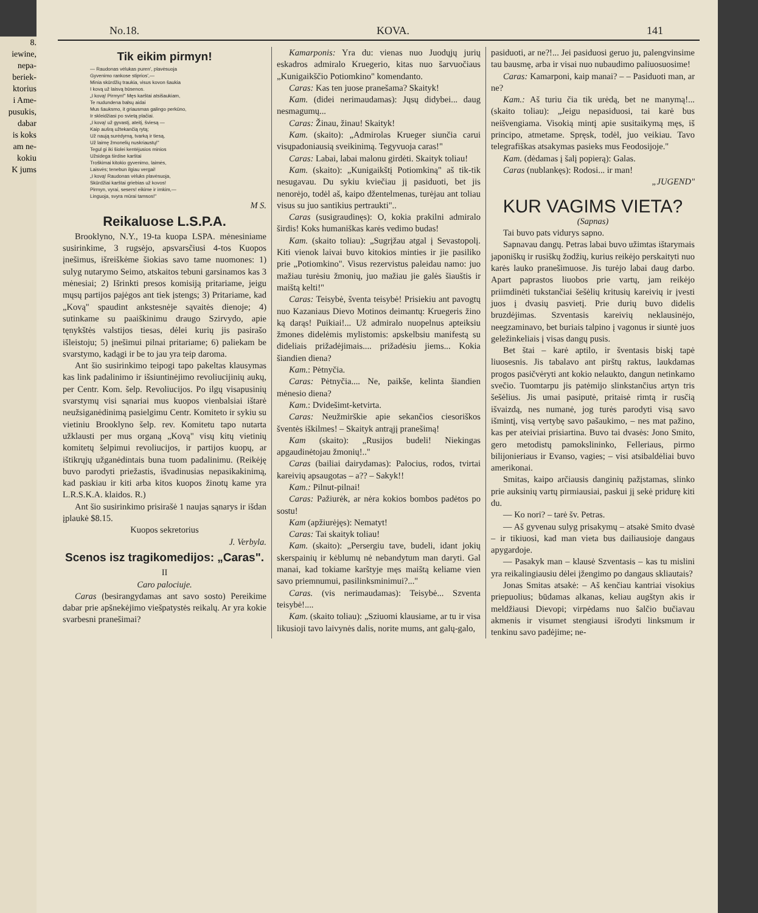8.
iewine,
nepa-
beriek-
ktorius
i Ame-
pusukis,
dabar
is koks
am ne-
kokiu
K jums
No.18. KOVA. 141
Tik eikim pirmyn!
— Raudonas vėlukas puren', plavėsuoja
Gyvenimo rankose stiprios',—
Minia skūrdžių traukia, visus kovon šaukia
I kovą už laisvą būsenos.
„I kovą! Pirmyn!" Męs karštai atsišaukiam,
Te nudundena balsų aidai
Mus šauksmo, it griausmas galingo perkūno,
Ir skleidžiasi po svietą plačiai.
„I kovą! už gyvastį, ateitį, šviesą —
Kaip aušrą užtekančią rytą;
Už naują surėdymą, tvarką ir tiesą,
Už laimę žmonelių nuskriaustų!"
Tegul gi iki šiolei kentėjusios minios
Užsidega širdise karštai
Troškimai kitokio gyvenimo, laimės,
Laisvės; tenebun ilgiau vergai!
„I kovą! Raudonas vėluks plavėsuoja,
Skūrdžiai karštai griebias už kovos!
Pirmyn, vyrai, sesers! eikime ir imkim,—
Linguoja, svyra mūrai tamsos!"
M S.
Reikaluose L.S.P.A.
Brooklyno, N.Y., 19-ta kuopa LSPA. mėnesiniame susirinkime, 3 rugsėjo, apsvarsčiusi 4-tos Kuopos įnešimus, išreiškėme šiokias savo tame nuomones: 1) sulyg nutarymo Seimo, atskaitos tebuni garsinamos kas 3 mėnesiai; 2) Išrinkti presos komisiją pritariame, jeigu mųsų partijos pajėgos ant tiek įstengs; 3) Pritariame, kad „Kovą" spaudint ankstesnėje sąvaitės dienoje; 4) sutinkame su paaiškinimu draugo Szirvydo, apie tęnykštės valstijos tiesas, dėlei kurių jis pasirašo išleistoju; 5) įnešimui pilnai pritariame; 6) paliekam be svarstymo, kadągi ir be to jau yra teip daroma.
Ant šio susirinkimo teipogi tapo pakeltas klausymas kas link padalinimo ir išsiuntinėjimo revoliucijinių aukų, per Centr. Kom. šelp. Revoliucijos. Po ilgų visapusinių svarstymų visi sąnariai mus kuopos vienbalsiai ištarė neužsiganėdinimą pasielgimu Centr. Komiteto ir sykiu su vietiniu Brooklyno šelp. rev. Komitetu tapo nutarta užklausti per mus organą „Kovą" visų kitų vietinių komitetų šelpimui revoliucijos, ir partijos kuopų, ar ištikrųjų užganėdintais buna tuom padalinimu. (Reikėję buvo parodyti priežastis, išvadinusias nepasikakinimą, kad paskiau ir kiti arba kitos kuopos žinotų kame yra L.R.S.K.A. klaidos. R.)
Ant šio susirinkimo prisirašė 1 naujas sąnarys ir išdan įplaukė $8.15.
Kuopos sekretorius
J. Verbyla.
Scenos isz tragikomedijos: „Caras".
II
Caro palociuje.
Caras (besirangydamas ant savo sosto) Pereikime dabar prie apšnekėjimo viešpatystės reikalų. Ar yra kokie svarbesni pranešimai?
Kamarponis: Yra du: vienas nuo Juodųjų jurių eskadros admiralo Kruegerio, kitas nuo šarvuočiaus „Kunigaikščio Potiomkino" komendanto.
Caras: Kas ten juose pranešama? Skaityk!
Kam. (didei nerimaudamas): Jųsų didybei... daug nesmagumų...
Caras: Žinau, žinau! Skaityk!
Kam. (skaito): „Admirolas Krueger siunčia carui visųpadoniausią sveikinimą. Tegyvuoja caras!"
Caras: Labai, labai malonu girdėti. Skaityk toliau!
Kam. (skaito): „Kunigaikštį Potiomkiną" aš tik-tik nesugavau. Du sykiu kviečiau jį pasiduoti, bet jis nenorėjo, todėl aš, kaipo džentelmenas, turėjau ant toliau visus su juo santikius pertraukti"..
Caras (susigraudinęs): O, kokia prakilni admiralo širdis! Koks humaniškas karės vedimo budas!
Kam. (skaito toliau): „Sugrįžau atgal į Sevastopolį. Kiti vienok laivai buvo kitokios minties ir jie pasiliko prie „Potiomkino". Visus rezervistus paleidau namo: juo mažiau turėsiu žmonių, juo mažiau jie galės šiauštis ir maištą kelti!"
Caras: Teisybė, šventa teisybė! Prisiekiu ant pavogtų nuo Kazaniaus Dievo Motinos deimantų: Kruegeris žino ką darąs! Puikiai!... Už admiralo nuopelnus apteiksiu žmones didelėmis mylistomis: apskelbsiu manifestą su dideliais prižadėjimais.... prižadėsiu jiems... Kokia šiandien diena?
Kam.: Pėtnyčia.
Caras: Pėtnyčia.... Ne, paikše, kelinta šiandien mėnesio diena?
Kam.: Dvidešimt-ketvirta.
Caras: Neužmirškie apie sekančios ciesoriškos šventės iškilmes! – Skaityk antrąjį pranešimą!
Kam (skaito): „Rusijos budeli! Niekingas apgaudinėtojau žmonių!.."
Caras (bailiai dairydamas): Palocius, rodos, tvirtai kareivių apsaugotas – a?? – Sakyk!!
Kam.: Pilnut-pilnai!
Caras: Pažiurėk, ar nėra kokios bombos padėtos po sostu!
Kam (apžiurėjęs): Nematyt!
Caras: Tai skaityk toliau!
Kam. (skaito): „Persergiu tave, budeli, idant jokių skerspainių ir kėblumų nė nebandytum man daryti. Gal manai, kad tokiame karštyje męs maištą keliame vien savo priemnumui, pasilinksminimui?..."
Caras. (vis nerimaudamas): Teisybė... Szventa teisybė!....
Kam. (skaito toliau): „Sziuomi klausiame, ar tu ir visa likusioji tavo laivynės dalis, norite mums, ant galų-galo,
pasiduoti, ar ne?!... Jei pasiduosi geruo ju, palengvinsime tau bausmę, arba ir visai nuo nubaudimo paliuosuosime!
Caras: Kamarponi, kaip manai? – – Pasiduoti man, ar ne?
Kam.: Aš turiu čia tik urėdą, bet ne manymą!... (skaito toliau): „Jeigu nepasiduosi, tai karė bus neišvengiama. Visokią mintį apie susitaikymą męs, iš principo, atmetame. Spręsk, todėl, juo veikiau. Tavo telegrafiškas atsakymas pasieks mus Feodosijoje."
Kam. (dėdamas į šalį popierą): Galas.
Caras (nublankęs): Rodosi... ir man!
„JUGEND"
KUR VAGIMS VIETA?
(Sapnas)
Tai buvo pats vidurys sapno.
Sapnavau dangų. Petras labai buvo užimtas ištarymais japoniškų ir rusiškų žodžių, kurius reikėjo perskaityti nuo karės lauko pranešimuose. Jis turėjo labai daug darbo. Apart paprastos liuobos prie vartų, jam reikėjo priimdinėti tukstančiai šešėlių kritusių kareivių ir įvesti juos į dvasių pasvietį. Prie durių buvo didelis bruzdėjimas. Szventasis kareivių neklausinėjo, neegzaminavo, bet buriais talpino į vagonus ir siuntė juos geležinkeliais į visas dangų pusis.
Bet štai – karė aptilo, ir šventasis biskį tapė liuosesnis. Jis tabalavo ant pirštų raktus, laukdamas progos pasičvėryti ant kokio nelaukto, dangun netinkamo svečio. Tuomtarpu jis patėmijo slinkstančius artyn tris šešėlius. Jis umai pasiputė, pritaisė rimtą ir rusčią išvaizdą, nes numanė, jog turės parodyti visą savo išmintį, visą vertybę savo pašaukimo, – nes mat pažino, kas per ateiviai prisiartina. Buvo tai dvasės: Jono Smito, gero metodistų pamokslininko, Felleriaus, pirmo bilijonieriaus ir Evanso, vagies; – visi atsibaldėliai buvo amerikonai.
Smitas, kaipo arčiausis danginių pažįstamas, slinko prie auksinių vartų pirmiausiai, paskui jį sekė pridurę kiti du.
— Ko nori? – tarė šv. Petras.
— Aš gyvenau sulyg prisakymų – atsakė Smito dvasė – ir tikiuosi, kad man vieta bus dailiausioje dangaus apygardoje.
— Pasakyk man – klausė Szventasis – kas tu mislini yra reikalingiausiu dėlei įžengimo po dangaus skliautais?
Jonas Smitas atsakė: – Aš kenčiau kantriai visokius priepuolius; būdamas alkanas, keliau augštyn akis ir meldžiausi Dievopi; virpėdams nuo šalčio bučiavau akmenis ir visumet stengiausi išrodyti linksmum ir tenkinu savo padėjime; ne-